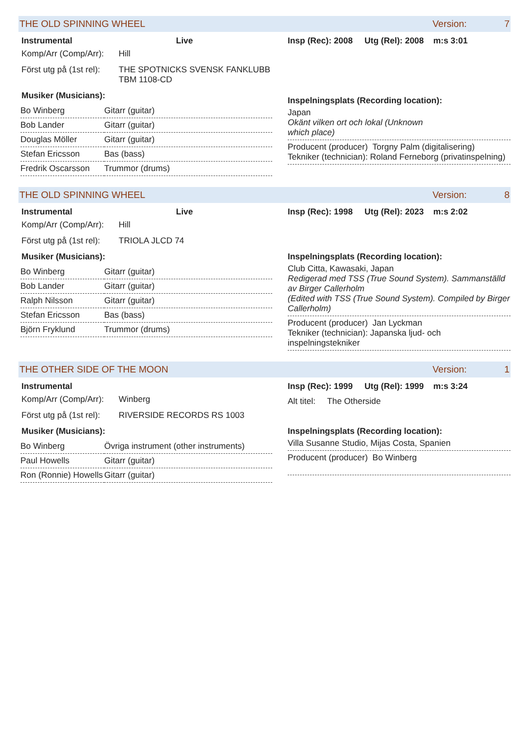THE OLD SPINNING WHEEL Version: 7
Instrumental Live
Komp/Arr (Comp/Arr): Hill
Först utg på (1st rel): THE SPOTNICKS SVENSK FANKLUBB
TBM 1108-CD
Musiker (Musicians):
| Bo Winberg | Gitarr (guitar) |
| Bob Lander | Gitarr (guitar) |
| Douglas Möller | Gitarr (guitar) |
| Stefan Ericsson | Bas (bass) |
| Fredrik Oscarsson | Trummor (drums) |
Insp (Rec): 2008 Utg (Rel): 2008 m:s 3:01
Inspelningsplats (Recording location):
Japan
Okänt vilken ort och lokal (Unknown
which place)
Producent (producer) Torgny Palm (digitalisering)
Tekniker (technician): Roland Ferneborg (privatinspelning)
THE OLD SPINNING WHEEL Version: 8
Instrumental Live
Komp/Arr (Comp/Arr): Hill
Först utg på (1st rel): TRIOLA JLCD 74
Musiker (Musicians):
| Bo Winberg | Gitarr (guitar) |
| Bob Lander | Gitarr (guitar) |
| Ralph Nilsson | Gitarr (guitar) |
| Stefan Ericsson | Bas (bass) |
| Björn Fryklund | Trummor (drums) |
Insp (Rec): 1998 Utg (Rel): 2023 m:s 2:02
Inspelningsplats (Recording location):
Club Citta, Kawasaki, Japan
Redigerad med TSS (True Sound System). Sammanställd av Birger Callerholm
(Edited with TSS (True Sound System). Compiled by Birger Callerholm)
Producent (producer) Jan Lyckman
Tekniker (technician): Japanska ljud- och inspelningstekniker
THE OTHER SIDE OF THE MOON Version: 1
Instrumental
Komp/Arr (Comp/Arr): Winberg
Först utg på (1st rel): RIVERSIDE RECORDS RS 1003
Musiker (Musicians):
| Bo Winberg | Övriga instrument (other instruments) |
| Paul Howells | Gitarr (guitar) |
| Ron (Ronnie) Howells | Gitarr (guitar) |
Insp (Rec): 1999 Utg (Rel): 1999 m:s 3:24
Alt titel: The Otherside
Inspelningsplats (Recording location):
Villa Susanne Studio, Mijas Costa, Spanien
Producent (producer) Bo Winberg